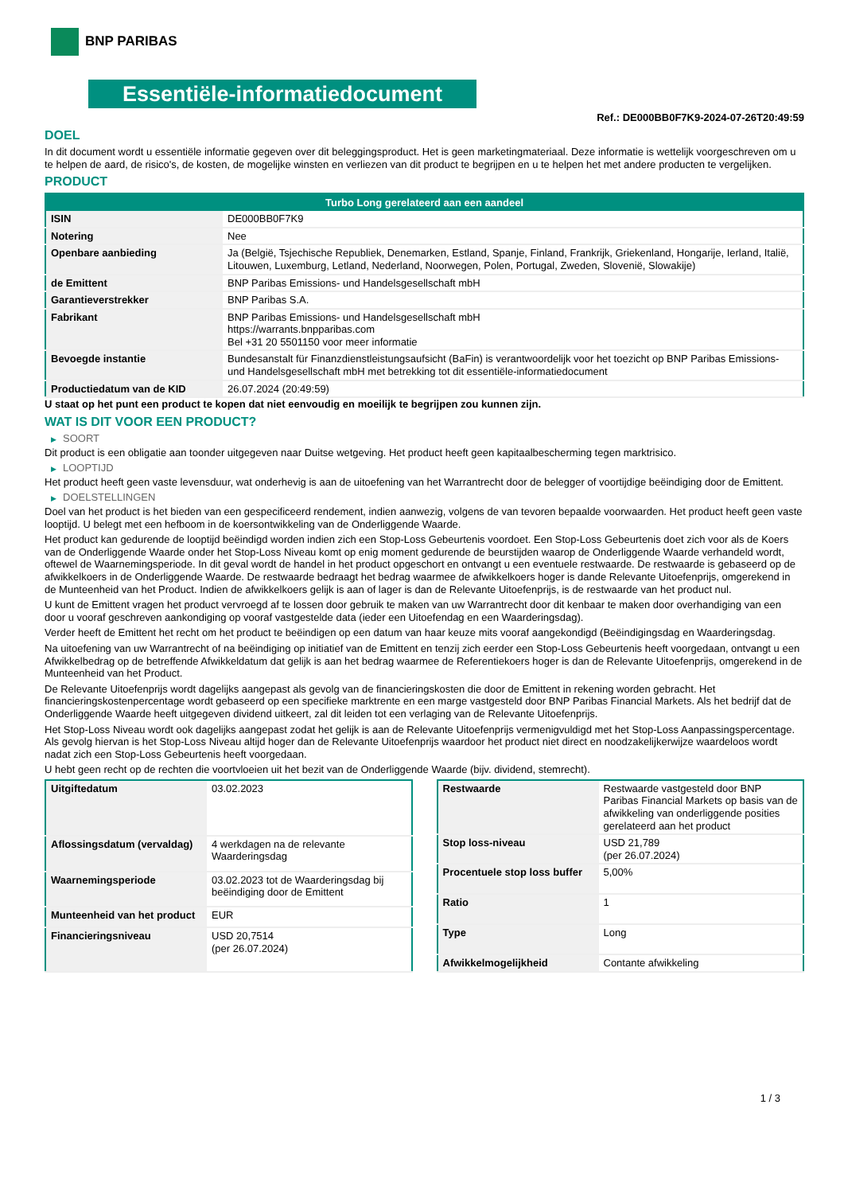BNP PARIBAS
Essentiële-informatiedocument
Ref.: DE000BB0F7K9-2024-07-26T20:49:59
DOEL
In dit document wordt u essentiële informatie gegeven over dit beleggingsproduct. Het is geen marketingmateriaal. Deze informatie is wettelijk voorgeschreven om u te helpen de aard, de risico's, de kosten, de mogelijke winsten en verliezen van dit product te begrijpen en u te helpen het met andere producten te vergelijken.
PRODUCT
| Turbo Long gerelateerd aan een aandeel | |
| --- | --- |
| ISIN | DE000BB0F7K9 |
| Notering | Nee |
| Openbare aanbieding | Ja (België, Tsjechische Republiek, Denemarken, Estland, Spanje, Finland, Frankrijk, Griekenland, Hongarije, Ierland, Italië, Litouwen, Luxemburg, Letland, Nederland, Noorwegen, Polen, Portugal, Zweden, Slovenië, Slowakije) |
| de Emittent | BNP Paribas Emissions- und Handelsgesellschaft mbH |
| Garantieverstrekker | BNP Paribas S.A. |
| Fabrikant | BNP Paribas Emissions- und Handelsgesellschaft mbH https://warrants.bnpparibas.com Bel +31 20 5501150 voor meer informatie |
| Bevoegde instantie | Bundesanstalt für Finanzdienstleistungsaufsicht (BaFin) is verantwoordelijk voor het toezicht op BNP Paribas Emissions- und Handelsgesellschaft mbH met betrekking tot dit essentiële-informatiedocument |
| Productiedatum van de KID | 26.07.2024 (20:49:59) |
U staat op het punt een product te kopen dat niet eenvoudig en moeilijk te begrijpen zou kunnen zijn.
WAT IS DIT VOOR EEN PRODUCT?
▶ SOORT
Dit product is een obligatie aan toonder uitgegeven naar Duitse wetgeving. Het product heeft geen kapitaalbescherming tegen marktrisico.
▶ LOOPTIJD
Het product heeft geen vaste levensduur, wat onderhevig is aan de uitoefening van het Warrantrecht door de belegger of voortijdige beëindiging door de Emittent.
▶ DOELSTELLINGEN
Doel van het product is het bieden van een gespecificeerd rendement, indien aanwezig, volgens de van tevoren bepaalde voorwaarden. Het product heeft geen vaste looptijd. U belegt met een hefboom in de koersontwikkeling van de Onderliggende Waarde.
Het product kan gedurende de looptijd beëindigd worden indien zich een Stop-Loss Gebeurtenis voordoet. Een Stop-Loss Gebeurtenis doet zich voor als de Koers van de Onderliggende Waarde onder het Stop-Loss Niveau komt op enig moment gedurende de beurstijden waarop de Onderliggende Waarde verhandeld wordt, oftewel de Waarnemingsperiode. In dit geval wordt de handel in het product opgeschort en ontvangt u een eventuele restwaarde. De restwaarde is gebaseerd op de afwikkelkoers in de Onderliggende Waarde. De restwaarde bedraagt het bedrag waarmee de afwikkelkoers hoger is dande Relevante Uitoefenprijs, omgerekend in de Munteenheid van het Product. Indien de afwikkelkoers gelijk is aan of lager is dan de Relevante Uitoefenprijs, is de restwaarde van het product nul.
U kunt de Emittent vragen het product vervroegd af te lossen door gebruik te maken van uw Warrantrecht door dit kenbaar te maken door overhandiging van een door u vooraf geschreven aankondiging op vooraf vastgestelde data (ieder een Uitoefendag en een Waarderingsdag).
Verder heeft de Emittent het recht om het product te beëindigen op een datum van haar keuze mits vooraf aangekondigd (Beëindigingsdag en Waarderingsdag.
Na uitoefening van uw Warrantrecht of na beëindiging op initiatief van de Emittent en tenzij zich eerder een Stop-Loss Gebeurtenis heeft voorgedaan, ontvangt u een Afwikkelbedrag op de betreffende Afwikkeldatum dat gelijk is aan het bedrag waarmee de Referentiekoers hoger is dan de Relevante Uitoefenprijs, omgerekend in de Munteenheid van het Product.
De Relevante Uitoefenprijs wordt dagelijks aangepast als gevolg van de financieringskosten die door de Emittent in rekening worden gebracht. Het financieringskostenpercentage wordt gebaseerd op een specifieke marktrente en een marge vastgesteld door BNP Paribas Financial Markets. Als het bedrijf dat de Onderliggende Waarde heeft uitgegeven dividend uitkeert, zal dit leiden tot een verlaging van de Relevante Uitoefenprijs.
Het Stop-Loss Niveau wordt ook dagelijks aangepast zodat het gelijk is aan de Relevante Uitoefenprijs vermenigvuldigd met het Stop-Loss Aanpassingspercentage. Als gevolg hiervan is het Stop-Loss Niveau altijd hoger dan de Relevante Uitoefenprijs waardoor het product niet direct en noodzakelijkerwijze waardeloos wordt nadat zich een Stop-Loss Gebeurtenis heeft voorgedaan.
U hebt geen recht op de rechten die voortvloeien uit het bezit van de Onderliggende Waarde (bijv. dividend, stemrecht).
| Uitgiftedatum | 03.02.2023 |
| Aflossingsdatum (vervaldag) | 4 werkdagen na de relevante Waarderingsdag |
| Waarnemingsperiode | 03.02.2023 tot de Waarderingsdag bij beëindiging door de Emittent |
| Munteenheid van het product | EUR |
| Financieringsniveau | USD 20,7514 (per 26.07.2024) |
| Restwaarde | Restwaarde vastgesteld door BNP Paribas Financial Markets op basis van de afwikkeling van onderliggende posities gerelateerd aan het product |
| Stop loss-niveau | USD 21,789 (per 26.07.2024) |
| Procentuele stop loss buffer | 5,00% |
| Ratio | 1 |
| Type | Long |
| Afwikkelmogelijkheid | Contante afwikkeling |
1 / 3